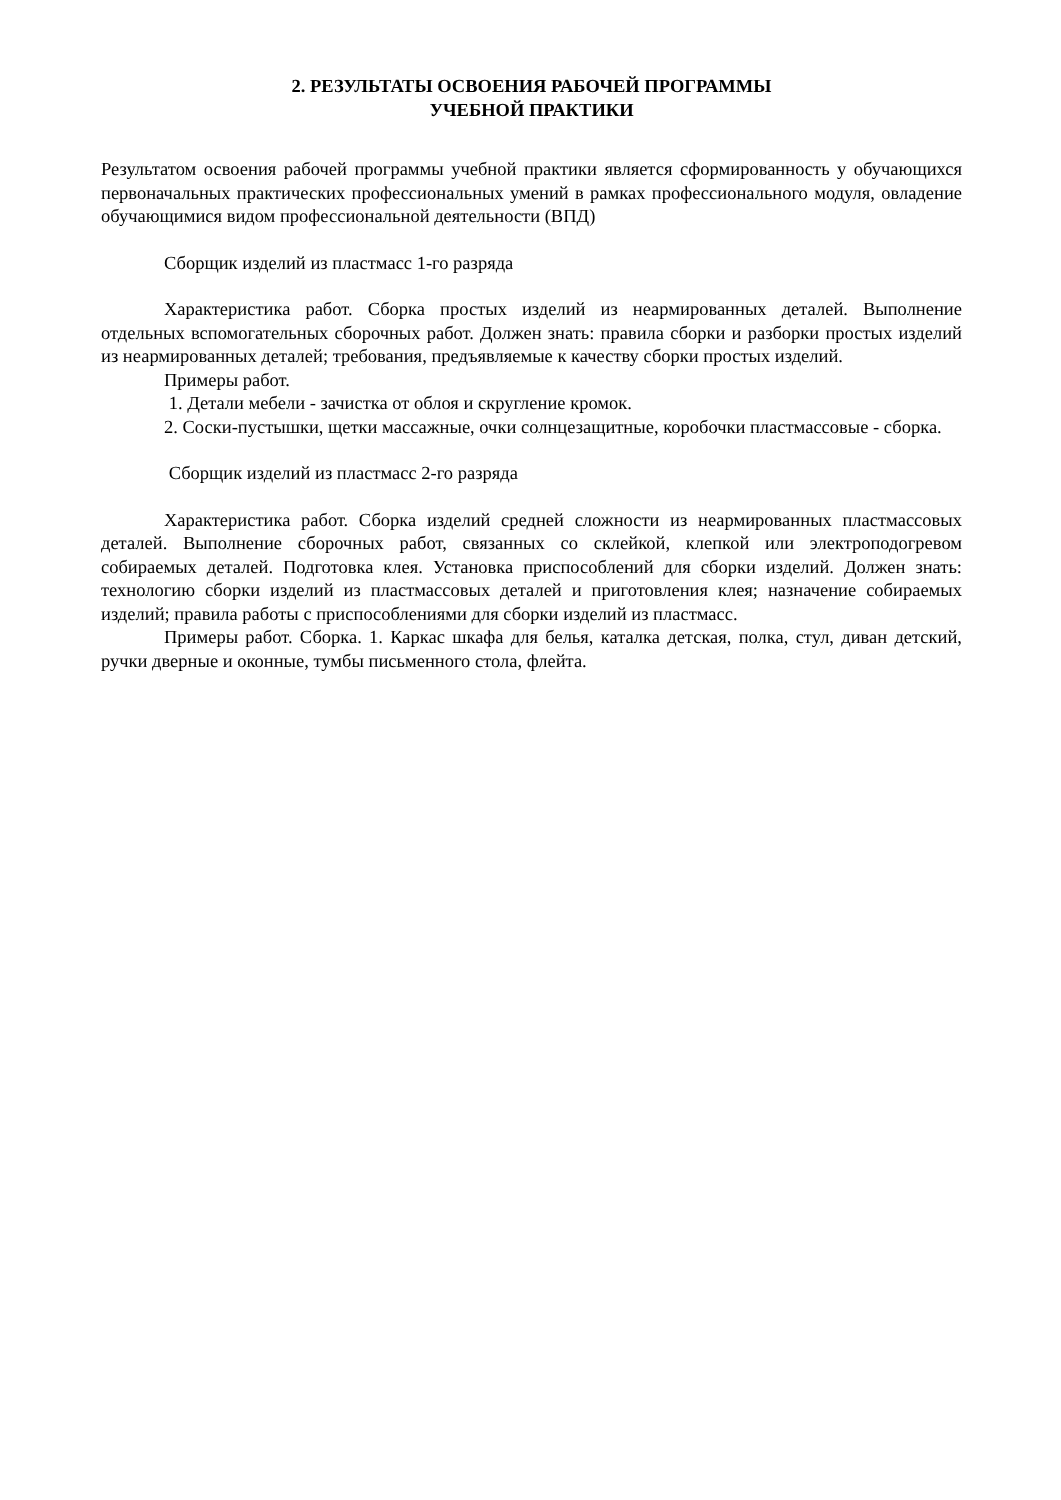2. РЕЗУЛЬТАТЫ ОСВОЕНИЯ РАБОЧЕЙ ПРОГРАММЫ
УЧЕБНОЙ ПРАКТИКИ
Результатом освоения рабочей программы учебной практики является сформированность у обучающихся первоначальных практических профессиональных умений в рамках профессионального модуля, овладение обучающимися видом профессиональной деятельности (ВПД)
Сборщик изделий из пластмасс 1-го разряда
Характеристика работ. Сборка простых изделий из неармированных деталей. Выполнение отдельных вспомогательных сборочных работ. Должен знать: правила сборки и разборки простых изделий из неармированных деталей; требования, предъявляемые к качеству сборки простых изделий.
Примеры работ.
1. Детали мебели - зачистка от облоя и скругление кромок.
2. Соски-пустышки, щетки массажные, очки солнцезащитные, коробочки пластмассовые - сборка.
Сборщик изделий из пластмасс 2-го разряда
Характеристика работ. Сборка изделий средней сложности из неармированных пластмассовых деталей. Выполнение сборочных работ, связанных со склейкой, клепкой или электроподогревом собираемых деталей. Подготовка клея. Установка приспособлений для сборки изделий. Должен знать: технологию сборки изделий из пластмассовых деталей и приготовления клея; назначение собираемых изделий; правила работы с приспособлениями для сборки изделий из пластмасс.
Примеры работ. Сборка. 1. Каркас шкафа для белья, каталка детская, полка, стул, диван детский, ручки дверные и оконные, тумбы письменного стола, флейта.